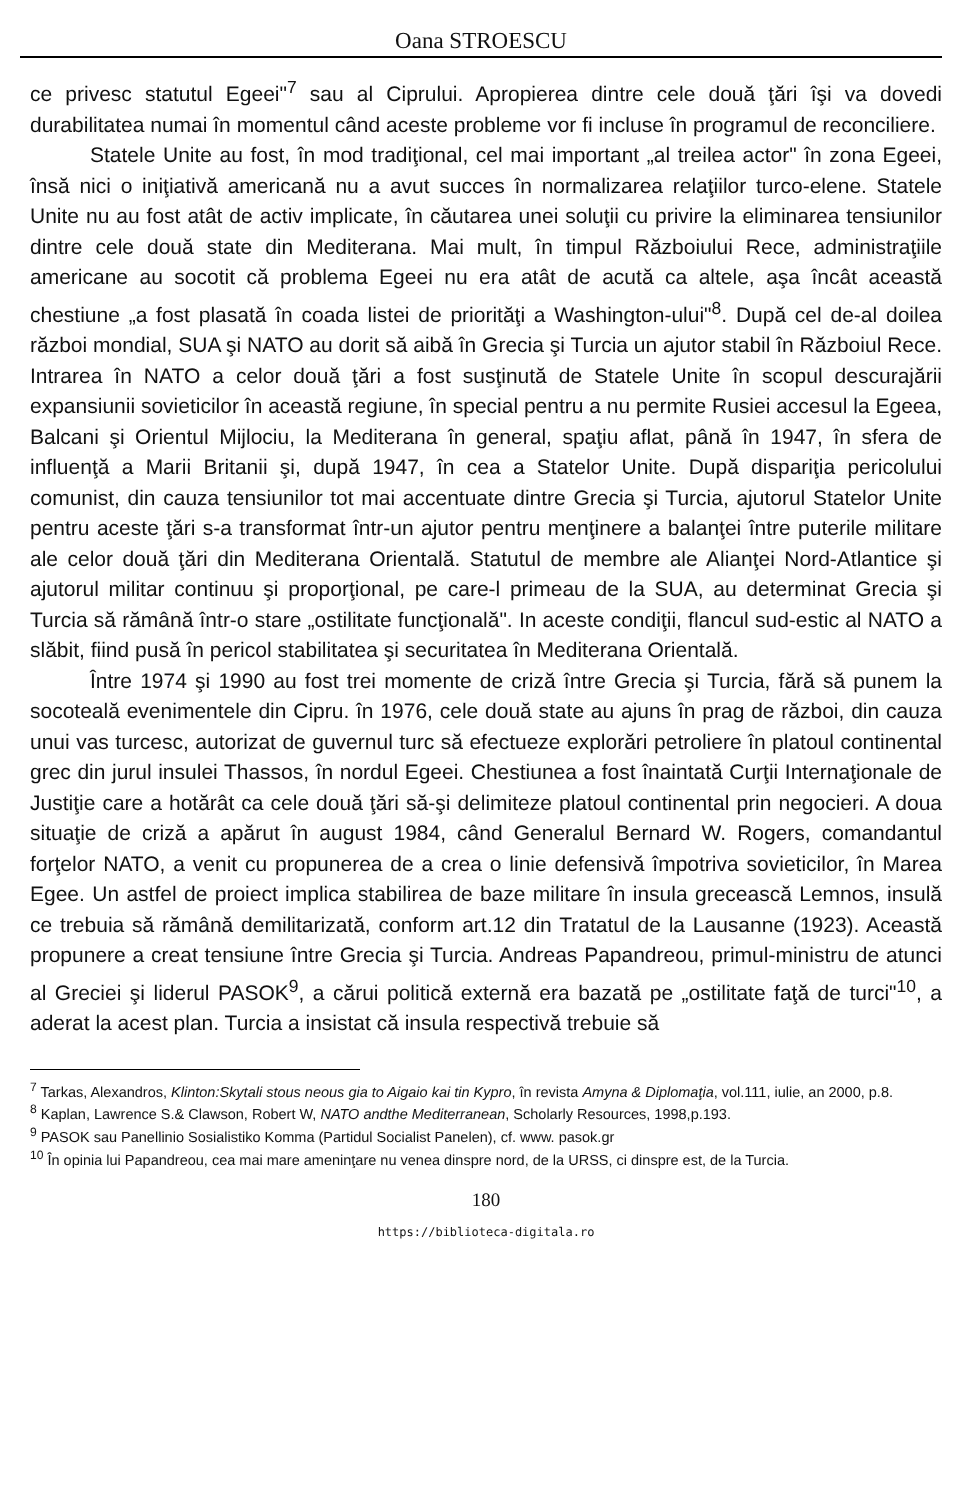Oana STROESCU
ce privesc statutul Egeei"<sup>7</sup> sau al Ciprului. Apropierea dintre cele două ţări îşi va dovedi durabilitatea numai în momentul când aceste probleme vor fi incluse în programul de reconciliere.
Statele Unite au fost, în mod tradiţional, cel mai important „al treilea actor" în zona Egeei, însă nici o iniţiativă americană nu a avut succes în normalizarea relaţiilor turco-elene. Statele Unite nu au fost atât de activ implicate, în căutarea unei soluţii cu privire la eliminarea tensiunilor dintre cele două state din Mediterana. Mai mult, în timpul Războiului Rece, administraţiile americane au socotit că problema Egeei nu era atât de acută ca altele, aşa încât această chestiune „a fost plasată în coada listei de priorităţi a Washington-ului"<sup>8</sup>. După cel de-al doilea război mondial, SUA şi NATO au dorit să aibă în Grecia şi Turcia un ajutor stabil în Războiul Rece. Intrarea în NATO a celor două ţări a fost susţinută de Statele Unite în scopul descurajării expansiunii sovieticilor în această regiune, în special pentru a nu permite Rusiei accesul la Egeea, Balcani şi Orientul Mijlociu, la Mediterana în general, spaţiu aflat, până în 1947, în sfera de influenţă a Marii Britanii şi, după 1947, în cea a Statelor Unite. După dispariţia pericolului comunist, din cauza tensiunilor tot mai accentuate dintre Grecia şi Turcia, ajutorul Statelor Unite pentru aceste ţări s-a transformat într-un ajutor pentru menţinere a balanţei între puterile militare ale celor două ţări din Mediterana Orientală. Statutul de membre ale Alianţei Nord-Atlantice şi ajutorul militar continuu şi proporţional, pe care-l primeau de la SUA, au determinat Grecia şi Turcia să rămână într-o stare „ostilitate funcţională". In aceste condiţii, flancul sud-estic al NATO a slăbit, fiind pusă în pericol stabilitatea şi securitatea în Mediterana Orientală.
Între 1974 şi 1990 au fost trei momente de criză între Grecia şi Turcia, fără să punem la socoteală evenimentele din Cipru. în 1976, cele două state au ajuns în prag de război, din cauza unui vas turcesc, autorizat de guvernul turc să efectueze explorări petroliere în platoul continental grec din jurul insulei Thassos, în nordul Egeei. Chestiunea a fost înaintată Curţii Internaţionale de Justiţie care a hotărât ca cele două ţări să-şi delimiteze platoul continental prin negocieri. A doua situaţie de criză a apărut în august 1984, când Generalul Bernard W. Rogers, comandantul forţelor NATO, a venit cu propunerea de a crea o linie defensivă împotriva sovieticilor, în Marea Egee. Un astfel de proiect implica stabilirea de baze militare în insula grecească Lemnos, insulă ce trebuia să rămână demilitarizată, conform art.12 din Tratatul de la Lausanne (1923). Această propunere a creat tensiune între Grecia şi Turcia. Andreas Papandreou, primul-ministru de atunci al Greciei şi liderul PASOK<sup>9</sup>, a cărui politică externă era bazată pe „ostilitate faţă de turci"<sup>10</sup>, a aderat la acest plan. Turcia a insistat că insula respectivă trebuie să
<sup>7</sup> Tarkas, Alexandros, Klinton:Skytali stous neous gia to Aigaio kai tin Kypro, în revista Amyna & Diplomaţia, vol.111, iulie, an 2000, p.8.
<sup>8</sup> Kaplan, Lawrence S.& Clawson, Robert W, NATO andthe Mediterranean, Scholarly Resources, 1998,p.193.
<sup>9</sup> PASOK sau Panellinio Sosialistiko Komma (Partidul Socialist Panelen), cf. www. pasok.gr
<sup>10</sup> În opinia lui Papandreou, cea mai mare ameninţare nu venea dinspre nord, de la URSS, ci dinspre est, de la Turcia.
180
https://biblioteca-digitala.ro